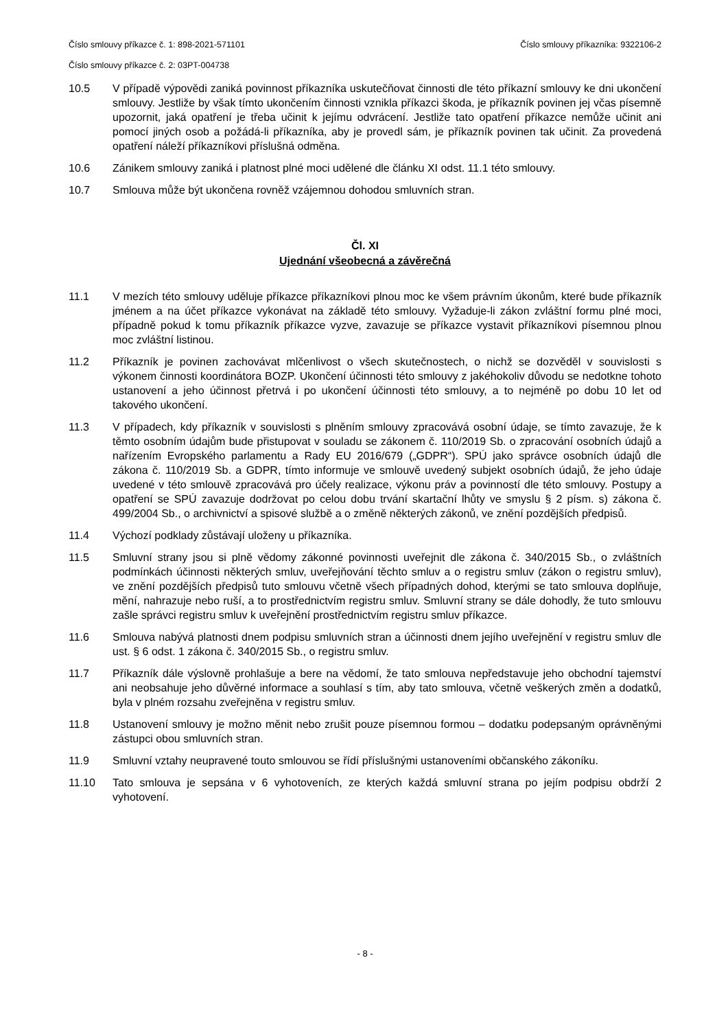Číslo smlouvy příkazce č. 1: 898-2021-571101 Číslo smlouvy příkazníka: 9322106-2
Číslo smlouvy příkazce č. 2: 03PT-004738
10.5 V případě výpovědi zaniká povinnost příkazníka uskutečňovat činnosti dle této příkazní smlouvy ke dni ukončení smlouvy. Jestliže by však tímto ukončením činnosti vznikla příkazci škoda, je příkazník povinen jej včas písemně upozornit, jaká opatření je třeba učinit k jejímu odvrácení. Jestliže tato opatření příkazce nemůže učinit ani pomocí jiných osob a požádá-li příkazníka, aby je provedl sám, je příkazník povinen tak učinit. Za provedená opatření náleží příkazníkovi příslušná odměna.
10.6 Zánikem smlouvy zaniká i platnost plné moci udělené dle článku XI odst. 11.1 této smlouvy.
10.7 Smlouva může být ukončena rovněž vzájemnou dohodou smluvních stran.
Čl. XI
Ujednání všeobecná a závěrečná
11.1 V mezích této smlouvy uděluje příkazce příkazníkovi plnou moc ke všem právním úkonům, které bude příkazník jménem a na účet příkazce vykonávat na základě této smlouvy. Vyžaduje-li zákon zvláštní formu plné moci, případně pokud k tomu příkazník příkazce vyzve, zavazuje se příkazce vystavit příkazníkovi písemnou plnou moc zvláštní listinou.
11.2 Příkazník je povinen zachovávat mlčenlivost o všech skutečnostech, o nichž se dozvěděl v souvislosti s výkonem činnosti koordinátora BOZP. Ukončení účinnosti této smlouvy z jakéhokoliv důvodu se nedotkne tohoto ustanovení a jeho účinnost přetrvá i po ukončení účinnosti této smlouvy, a to nejméně po dobu 10 let od takového ukončení.
11.3 V případech, kdy příkazník v souvislosti s plněním smlouvy zpracovává osobní údaje, se tímto zavazuje, že k těmto osobním údajům bude přistupovat v souladu se zákonem č. 110/2019 Sb. o zpracování osobních údajů a nařízením Evropského parlamentu a Rady EU 2016/679 („GDPR“). SPÚ jako správce osobních údajů dle zákona č. 110/2019 Sb. a GDPR, tímto informuje ve smlouvě uvedený subjekt osobních údajů, že jeho údaje uvedené v této smlouvě zpracovává pro účely realizace, výkonu práv a povinností dle této smlouvy. Postupy a opatření se SPÚ zavazuje dodržovat po celou dobu trvání skartační lhůty ve smyslu § 2 písm. s) zákona č. 499/2004 Sb., o archivnictví a spisové službě a o změně některých zákonů, ve znění pozdějších předpisů.
11.4 Výchozí podklady zůstávají uloženy u příkazníka.
11.5 Smluvní strany jsou si plně vědomy zákonné povinnosti uveřejnit dle zákona č. 340/2015 Sb., o zvláštních podmínkách účinnosti některých smluv, uveřejňování těchto smluv a o registru smluv (zákon o registru smluv), ve znění pozdějších předpisů tuto smlouvu včetně všech případných dohod, kterými se tato smlouva doplňuje, mění, nahrazuje nebo ruší, a to prostřednictvím registru smluv. Smluvní strany se dále dohodly, že tuto smlouvu zašle správci registru smluv k uveřejnění prostřednictvím registru smluv příkazce.
11.6 Smlouva nabývá platnosti dnem podpisu smluvních stran a účinnosti dnem jejího uveřejnění v registru smluv dle ust. § 6 odst. 1 zákona č. 340/2015 Sb., o registru smluv.
11.7 Příkazník dále výslovně prohlašuje a bere na vědomí, že tato smlouva nepředstavuje jeho obchodní tajemství ani neobsahuje jeho důvěrné informace a souhlasí s tím, aby tato smlouva, včetně veškerých změn a dodatků, byla v plném rozsahu zveřejněna v registru smluv.
11.8 Ustanovení smlouvy je možno měnit nebo zrušit pouze písemnou formou – dodatku podepsaným oprávněnými zástupci obou smluvních stran.
11.9 Smluvní vztahy neupravené touto smlouvou se řídí příslušnými ustanoveními občanského zákoníku.
11.10 Tato smlouva je sepsána v 6 vyhotoveních, ze kterých každá smluvní strana po jejím podpisu obdrží 2 vyhotovení.
- 8 -